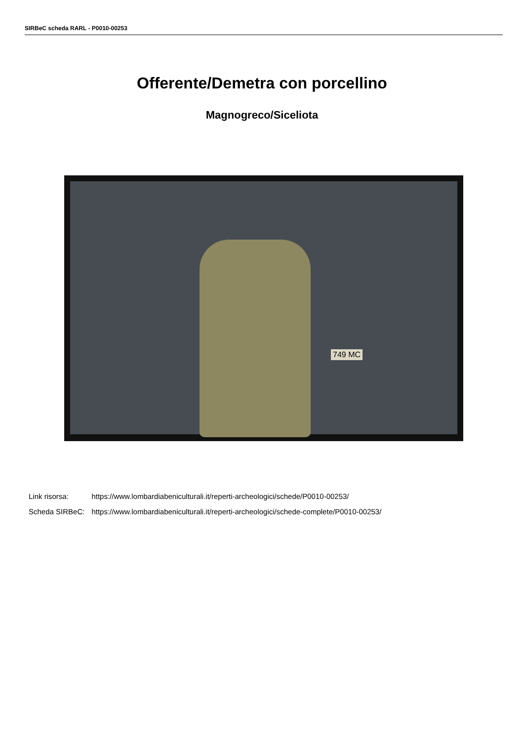SIRBeC scheda RARL - P0010-00253
Offerente/Demetra con porcellino
Magnogreco/Siceliota
749 MC
| Link risorsa: | https://www.lombardiabeniculturali.it/reperti-archeologici/schede/P0010-00253/ |
| Scheda SIRBeC: | https://www.lombardiabeniculturali.it/reperti-archeologici/schede-complete/P0010-00253/ |